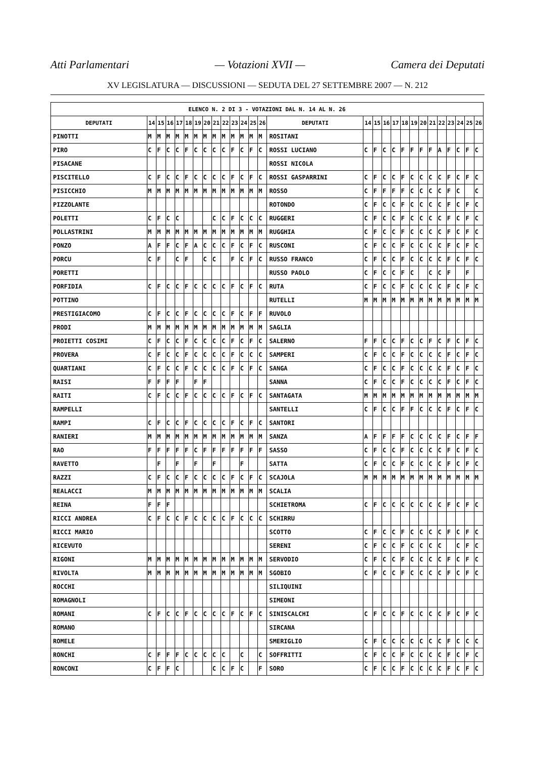Atti Parlamentari — Votazioni XVII — Camera dei Deputati
XV LEGISLATURA — DISCUSSIONI — SEDUTA DEL 27 SETTEMBRE 2007 — N. 212
| ELENCO N. 2 DI 3 - VOTAZIONI DAL N. 14 AL N. 26 | | | | | | | | | | | | | | | | | | | | | | | | | | | |
| --- | --- | --- | --- | --- | --- | --- | --- | --- | --- | --- | --- | --- | --- | --- | --- | --- | --- | --- | --- | --- | --- | --- | --- | --- | --- | --- | --- |
| DEPUTATI | 14 | 15 | 16 | 17 | 18 | 19 | 20 | 21 | 22 | 23 | 24 | 25 | 26 | DEPUTATI | 14 | 15 | 16 | 17 | 18 | 19 | 20 | 21 | 22 | 23 | 24 | 25 | 26 |
| PINOTTI | M | M | M | M | M | M | M | M | M | M | M | M | M | ROSITANI | | | | | | | | | | | | | |
| PIRO | C | F | C | C | F | C | C | C | C | F | C | F | C | ROSSI LUCIANO | C | F | C | C | F | F | F | F | A | F | C | F | C |
| PISACANE | | | | | | | | | | | | | | ROSSI NICOLA | | | | | | | | | | | | | |
| PISCITELLO | C | F | C | C | F | C | C | C | C | F | C | F | C | ROSSI GASPARRINI | C | F | C | C | F | C | C | C | C | F | C | F | C |
| PISICCHIO | M | M | M | M | M | M | M | M | M | M | M | M | M | ROSSO | C | F | F | F | F | C | C | C | C | F | C | | C |
| PIZZOLANTE | | | | | | | | | | | | | | ROTONDO | C | F | C | C | F | C | C | C | C | F | C | F | C |
| POLETTI | C | F | C | C | | | | C | C | F | C | C | C | RUGGERI | C | F | C | C | F | C | C | C | C | F | C | F | C |
| POLLASTRINI | M | M | M | M | M | M | M | M | M | M | M | M | M | RUGGHIA | C | F | C | C | F | C | C | C | C | F | C | F | C |
| PONZO | A | F | F | C | F | A | C | C | C | F | C | F | C | RUSCONI | C | F | C | C | F | C | C | C | C | F | C | F | C |
| PORCU | C | F | | C | F | | C | C | | F | C | F | C | RUSSO FRANCO | C | F | C | C | F | C | C | C | C | F | C | F | C |
| PORETTI | | | | | | | | | | | | | | RUSSO PAOLO | C | F | C | C | F | C | | C | C | F | | F | |
| PORFIDIA | C | F | C | C | F | C | C | C | C | F | C | F | C | RUTA | C | F | C | C | F | C | C | C | C | F | C | F | C |
| POTTINO | | | | | | | | | | | | | | RUTELLI | M | M | M | M | M | M | M | M | M | M | M | M | M |
| PRESTIGIACOMO | C | F | C | C | F | C | C | C | C | F | C | F | F | RUVOLO | | | | | | | | | | | | | |
| PRODI | M | M | M | M | M | M | M | M | M | M | M | M | M | SAGLIA | | | | | | | | | | | | | |
| PROIETTI COSIMI | C | F | C | C | F | C | C | C | C | F | C | F | C | SALERNO | F | F | C | C | F | C | C | F | C | F | C | F | C |
| PROVERA | C | F | C | C | F | C | C | C | C | F | C | C | C | SAMPERI | C | F | C | C | F | C | C | C | C | F | C | F | C |
| QUARTIANI | C | F | C | C | F | C | C | C | C | F | C | F | C | SANGA | C | F | C | C | F | C | C | C | C | F | C | F | C |
| RAISI | F | F | F | F | | F | F | | | | | | | SANNA | C | F | C | C | F | C | C | C | C | F | C | F | C |
| RAITI | C | F | C | C | F | C | C | C | C | F | C | F | C | SANTAGATA | M | M | M | M | M | M | M | M | M | M | M | M | M |
| RAMPELLI | | | | | | | | | | | | | | SANTELLI | C | F | C | C | F | F | C | C | C | F | C | F | C |
| RAMPI | C | F | C | C | F | C | C | C | C | F | C | F | C | SANTORI | | | | | | | | | | | | | |
| RANIERI | M | M | M | M | M | M | M | M | M | M | M | M | M | SANZA | A | F | F | F | F | C | C | C | C | F | C | F | F |
| RAO | F | F | F | F | F | C | F | F | F | F | F | F | F | SASSO | C | F | C | C | F | C | C | C | C | F | C | F | C |
| RAVETTO | | F | | F | | F | | F | | | F | | | SATTA | C | F | C | C | F | C | C | C | C | F | C | F | C |
| RAZZI | C | F | C | C | F | C | C | C | C | F | C | F | C | SCAJOLA | M | M | M | M | M | M | M | M | M | M | M | M | M |
| REALACCI | M | M | M | M | M | M | M | M | M | M | M | M | M | SCALIA | | | | | | | | | | | | | |
| REINA | F | F | F | | | | | | | | | | | SCHIETROMA | C | F | C | C | C | C | C | C | C | F | C | F | C |
| RICCI ANDREA | C | F | C | C | F | C | C | C | C | F | C | C | C | SCHIRRU | | | | | | | | | | | | | |
| RICCI MARIO | | | | | | | | | | | | | | SCOTTO | C | F | C | C | F | C | C | C | C | F | C | F | C |
| RICEVUTO | | | | | | | | | | | | | | SERENI | C | F | C | C | F | C | C | C | C | | C | F | C |
| RIGONI | M | M | M | M | M | M | M | M | M | M | M | M | M | SERVODIO | C | F | C | C | F | C | C | C | C | F | C | F | C |
| RIVOLTA | M | M | M | M | M | M | M | M | M | M | M | M | M | SGOBIO | C | F | C | C | F | C | C | C | C | F | C | F | C |
| ROCCHI | | | | | | | | | | | | | | SILIQUINI | | | | | | | | | | | | | |
| ROMAGNOLI | | | | | | | | | | | | | | SIMEONI | | | | | | | | | | | | | |
| ROMANI | C | F | C | C | F | C | C | C | C | F | C | F | C | SINISCALCHI | C | F | C | C | F | C | C | C | C | F | C | F | C |
| ROMANO | | | | | | | | | | | | | | SIRCANA | | | | | | | | | | | | | |
| ROMELE | | | | | | | | | | | | | | SMERIGLIO | C | F | C | C | C | C | C | C | C | F | C | C | C |
| RONCHI | C | F | F | F | C | C | C | C | C | | C | | C | SOFFRITTI | C | F | C | C | F | C | C | C | C | F | C | F | C |
| RONCONI | C | F | F | C | | | | C | C | F | C | | F | SORO | C | F | C | C | F | C | C | C | C | F | C | F | C |